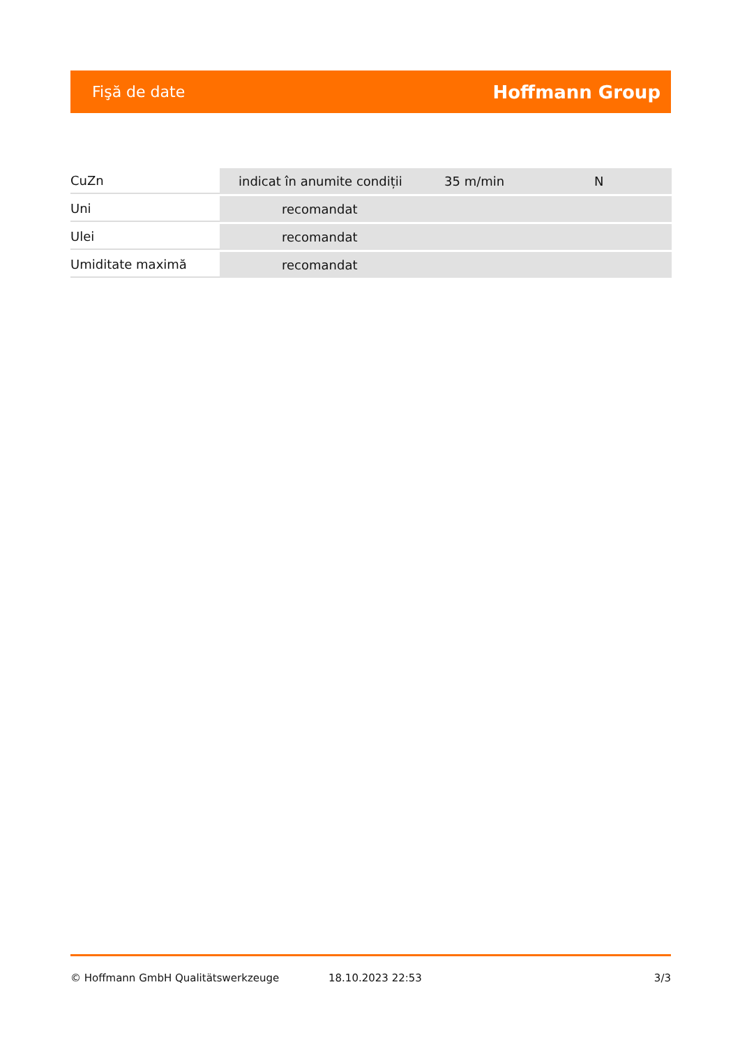Fişă de date Hoffmann Group
| CuZn | indicat în anumite condiții | 35 m/min | N |
| Uni | recomandat | | |
| Ulei | recomandat | | |
| Umiditate maximă | recomandat | | |
© Hoffmann GmbH Qualitätswerkzeuge 18.10.2023 22:53 3/3